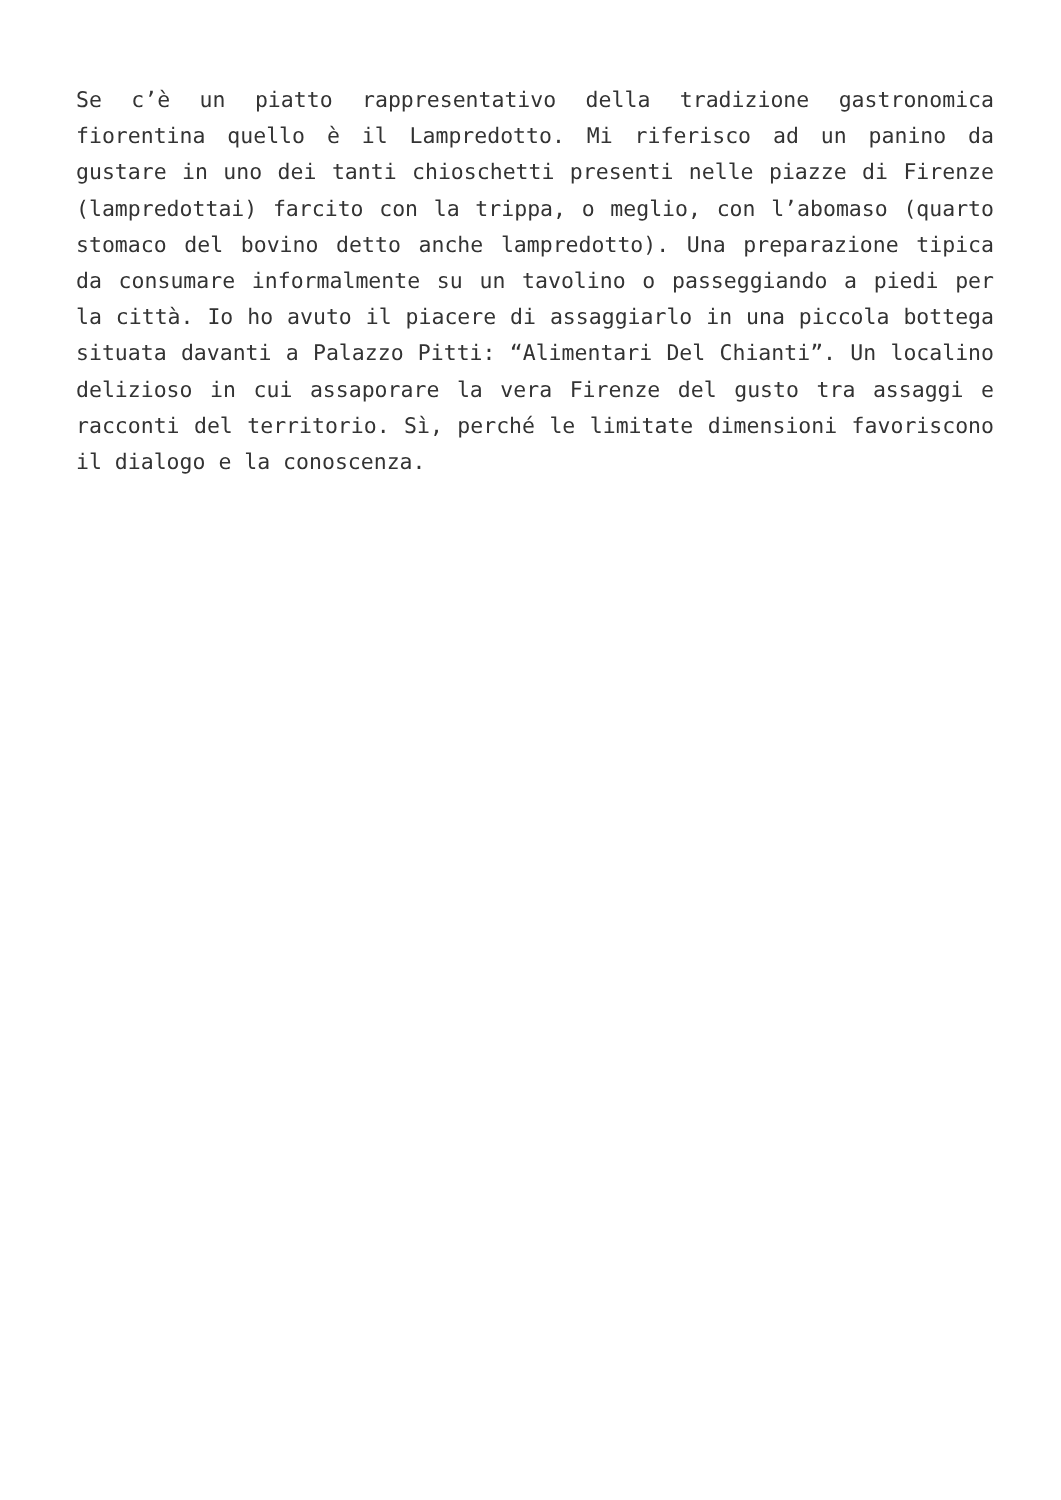Se c’è un piatto rappresentativo della tradizione gastronomica fiorentina quello è il Lampredotto. Mi riferisco ad un panino da gustare in uno dei tanti chioschetti presenti nelle piazze di Firenze (lampredottai) farcito con la trippa, o meglio, con l’abomaso (quarto stomaco del bovino detto anche lampredotto). Una preparazione tipica da consumare informalmente su un tavolino o passeggiando a piedi per la città. Io ho avuto il piacere di assaggiarlo in una piccola bottega situata davanti a Palazzo Pitti: “Alimentari Del Chianti”. Un localino delizioso in cui assaporare la vera Firenze del gusto tra assaggi e racconti del territorio. Sì, perché le limitate dimensioni favoriscono il dialogo e la conoscenza.